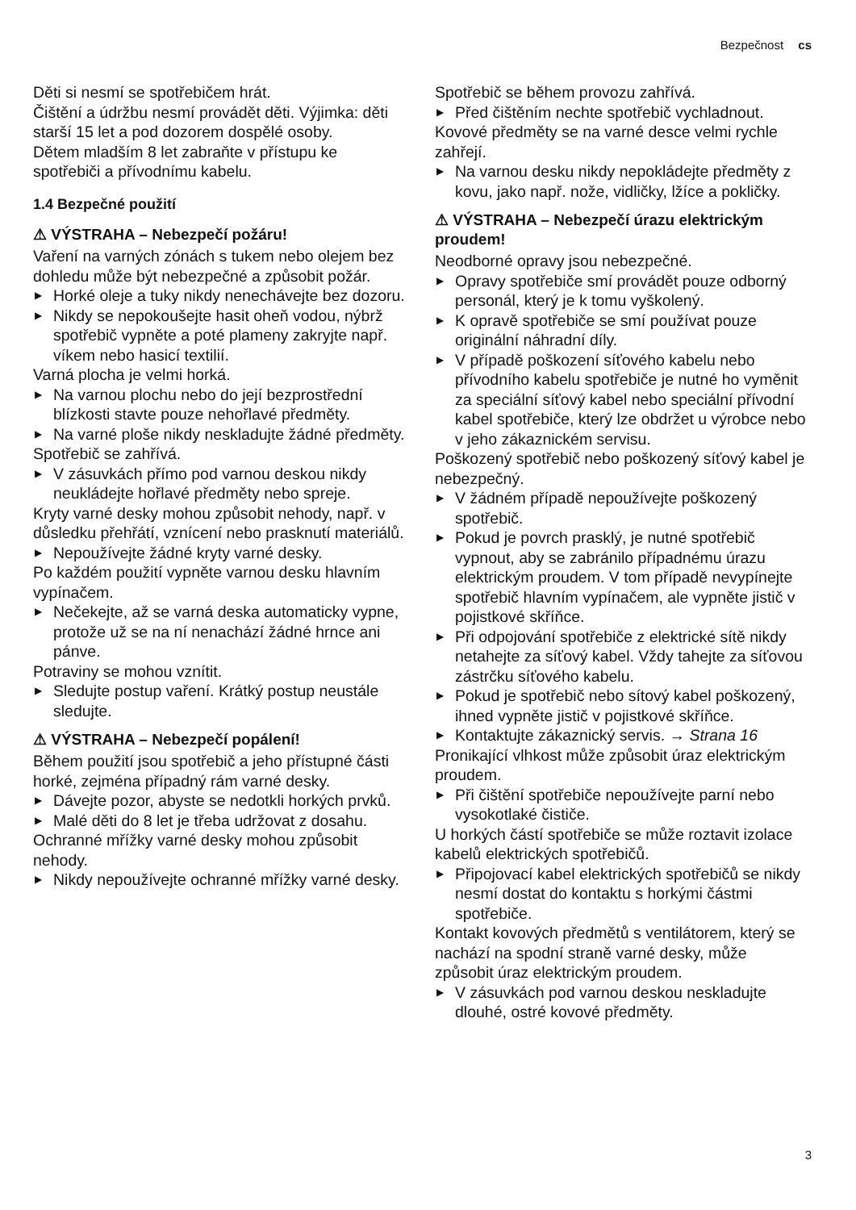Bezpečnost cs
Děti si nesmí se spotřebičem hrát.
Čištění a údržbu nesmí provádět děti. Výjimka: děti starší 15 let a pod dozorem dospělé osoby.
Dětem mladším 8 let zabraňte v přístupu ke spotřebiči a přívodnímu kabelu.
1.4 Bezpečné použití
⚠ VÝSTRAHA – Nebezpečí požáru!
Vaření na varných zónách s tukem nebo olejem bez dohledu může být nebezpečné a způsobit požár.
▶ Horké oleje a tuky nikdy nenechávejte bez dozoru.
▶ Nikdy se nepokoušejte hasit oheň vodou, nýbrž spotřebič vypněte a poté plameny zakryjte např. víkem nebo hasicí textilií.
Varná plocha je velmi horká.
▶ Na varnou plochu nebo do její bezprostřední blízkosti stavte pouze nehořlavé předměty.
▶ Na varné ploše nikdy neskladujte žádné předměty.
Spotřebič se zahřívá.
▶ V zásuvkách přímo pod varnou deskou nikdy neukládejte hořlavé předměty nebo spreje.
Kryty varné desky mohou způsobit nehody, např. v důsledku přehřátí, vznícení nebo prasknutí materiálů.
▶ Nepoužívejte žádné kryty varné desky.
Po každém použití vypněte varnou desku hlavním vypínačem.
▶ Nečekejte, až se varná deska automaticky vypne, protože už se na ní nenachází žádné hrnce ani pánve.
Potraviny se mohou vznítit.
▶ Sledujte postup vaření. Krátký postup neustále sledujte.
⚠ VÝSTRAHA – Nebezpečí popálení!
Během použití jsou spotřebič a jeho přístupné části horké, zejména případný rám varné desky.
▶ Dávejte pozor, abyste se nedotkli horkých prvků.
▶ Malé děti do 8 let je třeba udržovat z dosahu.
Ochranné mřížky varné desky mohou způsobit nehody.
▶ Nikdy nepoužívejte ochranné mřížky varné desky.
Spotřebič se během provozu zahřívá.
▶ Před čištěním nechte spotřebič vychladnout.
Kovové předměty se na varné desce velmi rychle zahřejí.
▶ Na varnou desku nikdy nepokládejte předměty z kovu, jako např. nože, vidličky, lžíce a pokličky.
⚠ VÝSTRAHA – Nebezpečí úrazu elektrickým proudem!
Neodborné opravy jsou nebezpečné.
▶ Opravy spotřebiče smí provádět pouze odborný personál, který je k tomu vyškolený.
▶ K opravě spotřebiče se smí používat pouze originální náhradní díly.
▶ V případě poškození síťového kabelu nebo přívodního kabelu spotřebiče je nutné ho vyměnit za speciální síťový kabel nebo speciální přívodní kabel spotřebiče, který lze obdržet u výrobce nebo v jeho zákaznickém servisu.
Poškozený spotřebič nebo poškozený síťový kabel je nebezpečný.
▶ V žádném případě nepoužívejte poškozený spotřebič.
▶ Pokud je povrch prasklý, je nutné spotřebič vypnout, aby se zabránilo případnému úrazu elektrickým proudem. V tom případě nevypínejte spotřebič hlavním vypínačem, ale vypněte jistič v pojistkové skříňce.
▶ Při odpojování spotřebiče z elektrické sítě nikdy netahejte za síťový kabel. Vždy tahejte za síťovou zástrčku síťového kabelu.
▶ Pokud je spotřebič nebo sítový kabel poškozený, ihned vypněte jistič v pojistkové skříňce.
▶ Kontaktujte zákaznický servis. → Strana 16
Pronikající vlhkost může způsobit úraz elektrickým proudem.
▶ Při čištění spotřebiče nepoužívejte parní nebo vysokotlaké čističe.
U horkých částí spotřebiče se může roztavit izolace kabelů elektrických spotřebičů.
▶ Připojovací kabel elektrických spotřebičů se nikdy nesmí dostat do kontaktu s horkými částmi spotřebiče.
Kontakt kovových předmětů s ventilátorem, který se nachází na spodní straně varné desky, může způsobit úraz elektrickým proudem.
▶ V zásuvkách pod varnou deskou neskladujte dlouhé, ostré kovové předměty.
3